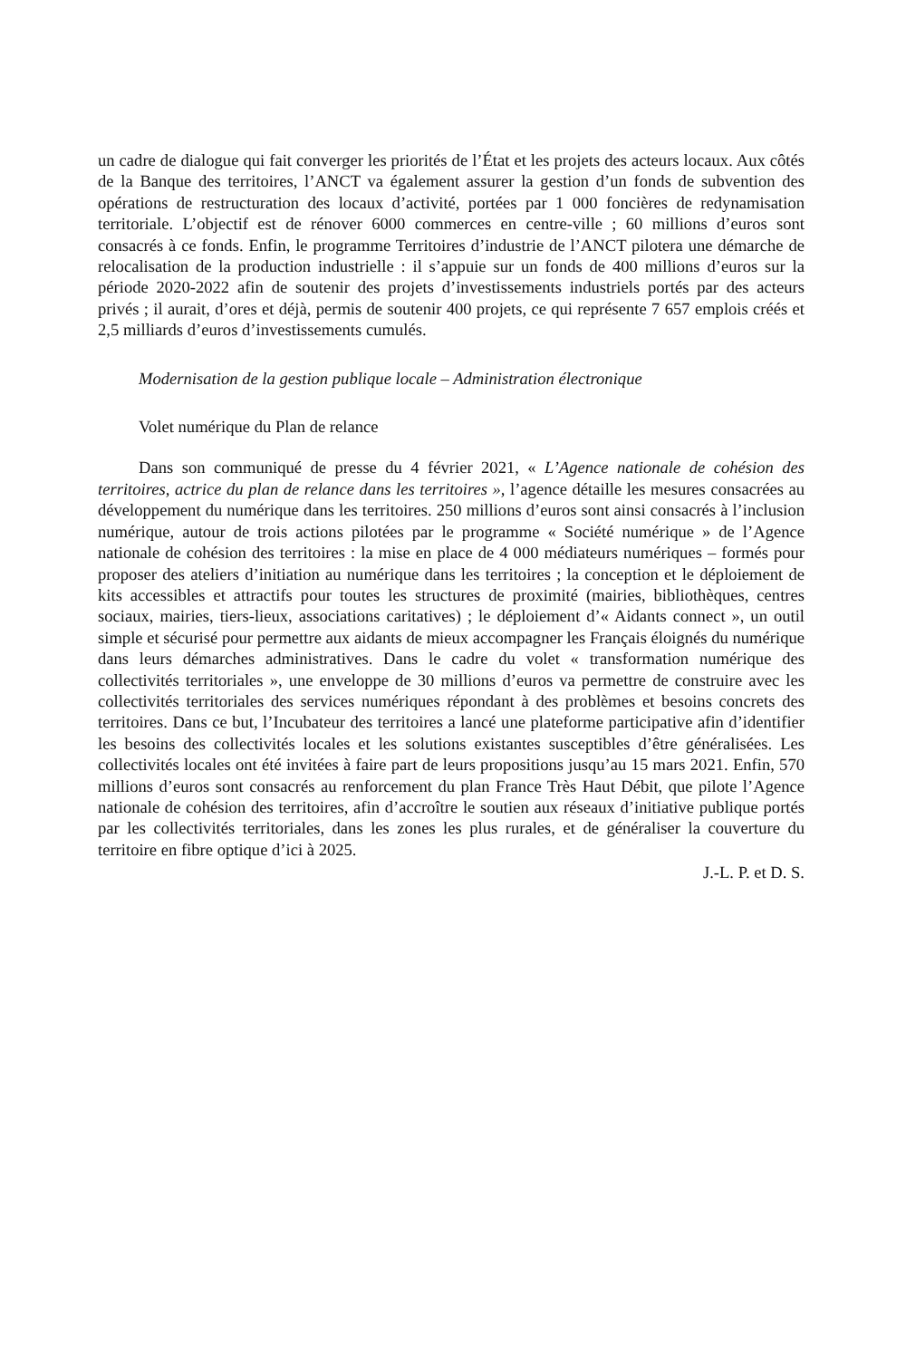un cadre de dialogue qui fait converger les priorités de l’État et les projets des acteurs locaux. Aux côtés de la Banque des territoires, l’ANCT va également assurer la gestion d’un fonds de subvention des opérations de restructuration des locaux d’activité, portées par 1 000 foncières de redynamisation territoriale. L’objectif est de rénover 6000 commerces en centre-ville ; 60 millions d’euros sont consacrés à ce fonds. Enfin, le programme Territoires d’industrie de l’ANCT pilotera une démarche de relocalisation de la production industrielle : il s’appuie sur un fonds de 400 millions d’euros sur la période 2020-2022 afin de soutenir des projets d’investissements industriels portés par des acteurs privés ; il aurait, d’ores et déjà, permis de soutenir 400 projets, ce qui représente 7 657 emplois créés et 2,5 milliards d’euros d’investissements cumulés.
Modernisation de la gestion publique locale – Administration électronique
Volet numérique du Plan de relance
Dans son communiqué de presse du 4 février 2021, « L’Agence nationale de cohésion des territoires, actrice du plan de relance dans les territoires », l’agence détaille les mesures consacrées au développement du numérique dans les territoires. 250 millions d’euros sont ainsi consacrés à l’inclusion numérique, autour de trois actions pilotées par le programme « Société numérique » de l’Agence nationale de cohésion des territoires : la mise en place de 4 000 médiateurs numériques – formés pour proposer des ateliers d’initiation au numérique dans les territoires ; la conception et le déploiement de kits accessibles et attractifs pour toutes les structures de proximité (mairies, bibliothèques, centres sociaux, mairies, tiers-lieux, associations caritatives) ; le déploiement d’« Aidants connect », un outil simple et sécurisé pour permettre aux aidants de mieux accompagner les Français éloignés du numérique dans leurs démarches administratives. Dans le cadre du volet « transformation numérique des collectivités territoriales », une enveloppe de 30 millions d’euros va permettre de construire avec les collectivités territoriales des services numériques répondant à des problèmes et besoins concrets des territoires. Dans ce but, l’Incubateur des territoires a lancé une plateforme participative afin d’identifier les besoins des collectivités locales et les solutions existantes susceptibles d’être généralisées. Les collectivités locales ont été invitées à faire part de leurs propositions jusqu’au 15 mars 2021. Enfin, 570 millions d’euros sont consacrés au renforcement du plan France Très Haut Débit, que pilote l’Agence nationale de cohésion des territoires, afin d’accroître le soutien aux réseaux d’initiative publique portés par les collectivités territoriales, dans les zones les plus rurales, et de généraliser la couverture du territoire en fibre optique d’ici à 2025.
J.-L. P. et D. S.